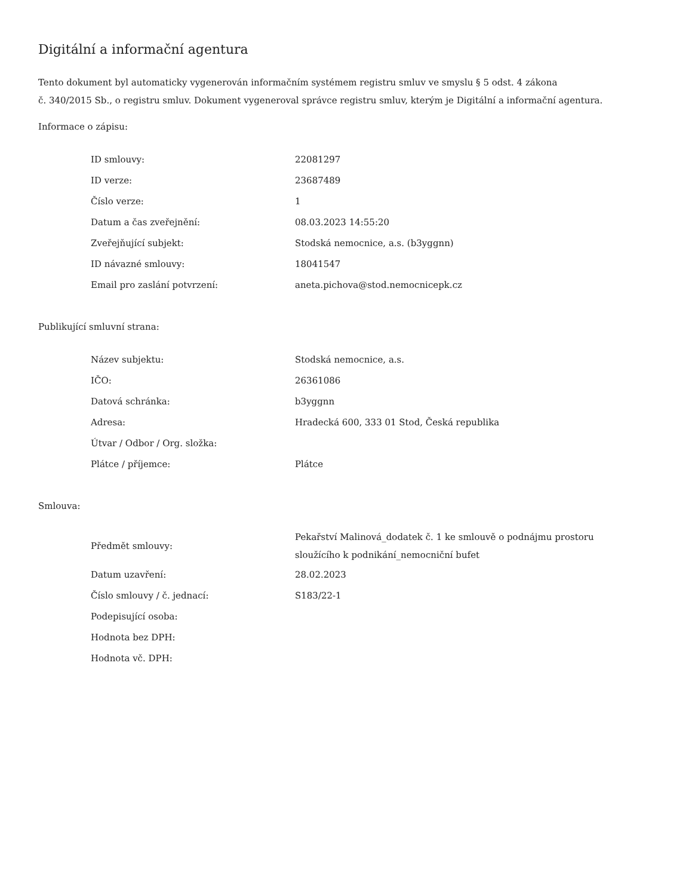Digitální a informační agentura
Tento dokument byl automaticky vygenerován informačním systémem registru smluv ve smyslu § 5 odst. 4 zákona
č. 340/2015 Sb., o registru smluv. Dokument vygeneroval správce registru smluv, kterým je Digitální a informační agentura.
Informace o zápisu:
| ID smlouvy: | 22081297 |
| ID verze: | 23687489 |
| Číslo verze: | 1 |
| Datum a čas zveřejnění: | 08.03.2023 14:55:20 |
| Zveřejňující subjekt: | Stodská nemocnice, a.s. (b3yggnn) |
| ID návazné smlouvy: | 18041547 |
| Email pro zaslání potvrzení: | aneta.pichova@stod.nemocnicepk.cz |
Publikující smluvní strana:
| Název subjektu: | Stodská nemocnice, a.s. |
| IČO: | 26361086 |
| Datová schránka: | b3yggnn |
| Adresa: | Hradecká 600, 333 01 Stod, Česká republika |
| Útvar / Odbor / Org. složka: | |
| Plátce / příjemce: | Plátce |
Smlouva:
| Předmět smlouvy: | Pekařství Malinová_dodatek č. 1 ke smlouvě o podnájmu prostoru sloužícího k podnikání_nemocniční bufet |
| Datum uzavření: | 28.02.2023 |
| Číslo smlouvy / č. jednací: | S183/22-1 |
| Podepisující osoba: | |
| Hodnota bez DPH: | |
| Hodnota vč. DPH: | |